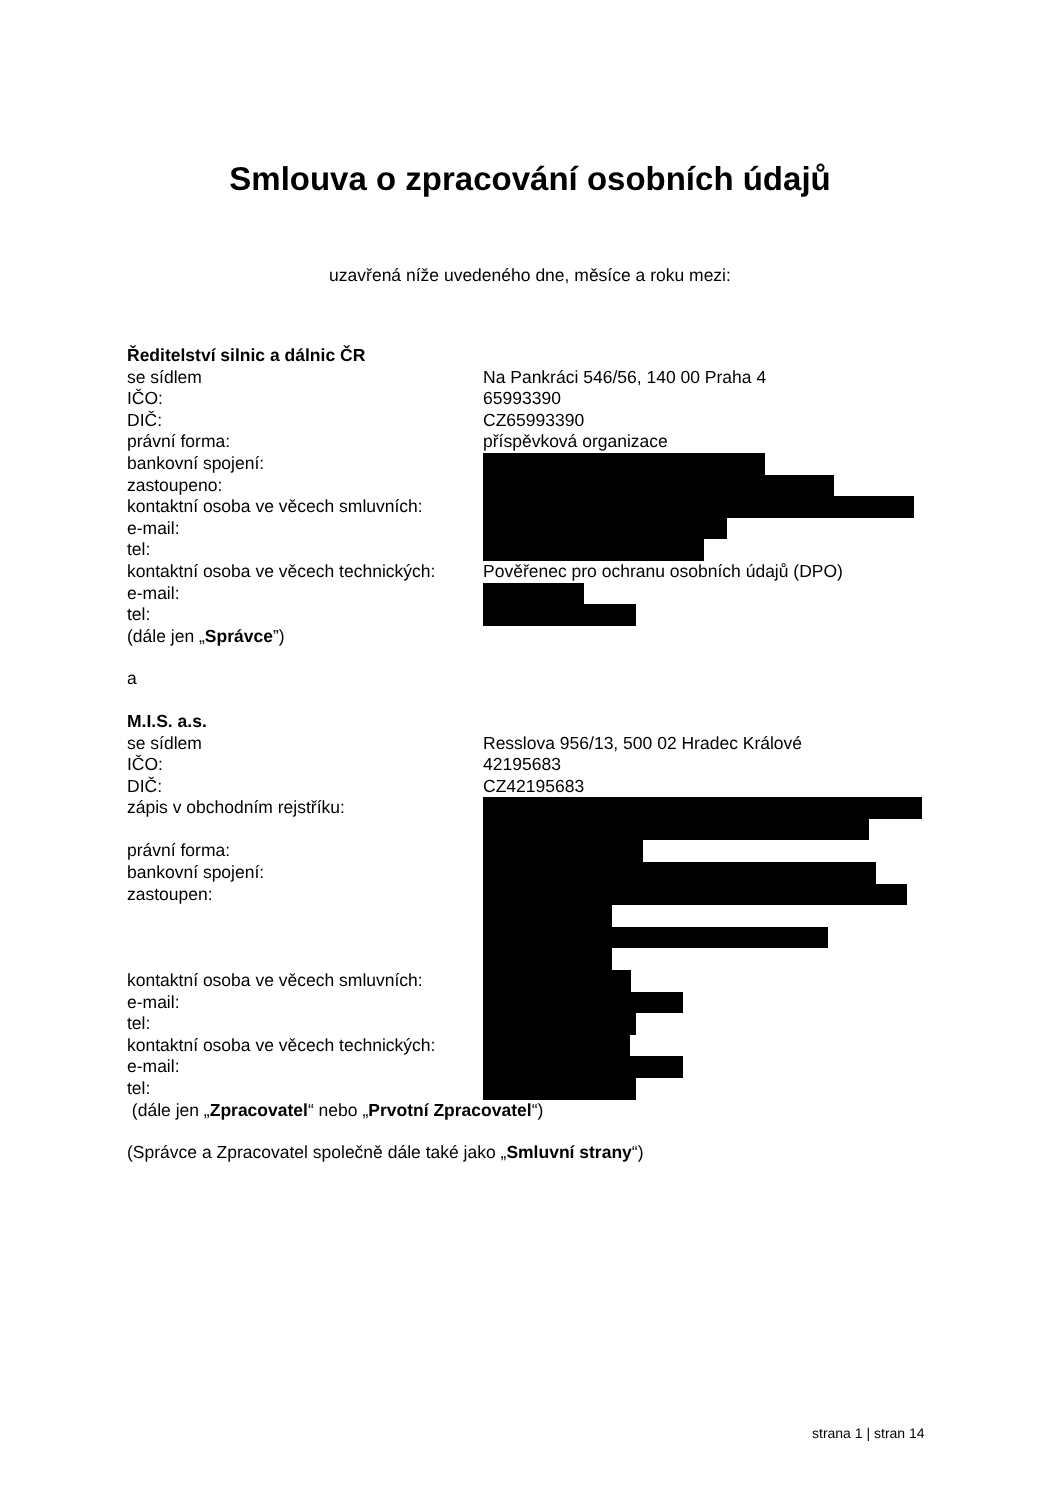Smlouva o zpracování osobních údajů
uzavřená níže uvedeného dne, měsíce a roku mezi:
Ředitelství silnic a dálnic ČR
se sídlem Na Pankráci 546/56, 140 00 Praha 4
IČO: 65993390
DIČ: CZ65993390
právní forma: příspěvková organizace
bankovní spojení:
zastoupeno:
kontaktní osoba ve věcech smluvních:
e-mail:
tel:
kontaktní osoba ve věcech technických:
Pověřenec pro ochranu osobních údajů (DPO)
e-mail:
tel:
(dále jen „Správce”)
a
M.I.S. a.s.
se sídlem Resslova 956/13, 500 02 Hradec Králové
IČO: 42195683
DIČ: CZ42195683
zápis v obchodním rejstříku:
právní forma:
bankovní spojení:
zastoupen:
kontaktní osoba ve věcech smluvních:
e-mail:
tel:
kontaktní osoba ve věcech technických:
e-mail:
tel:
(dále jen „Zpracovatel“ nebo „Prvotní Zpracovatel“)
(Správce a Zpracovatel společně dále také jako „Smluvní strany“)
strana 1 | stran 14